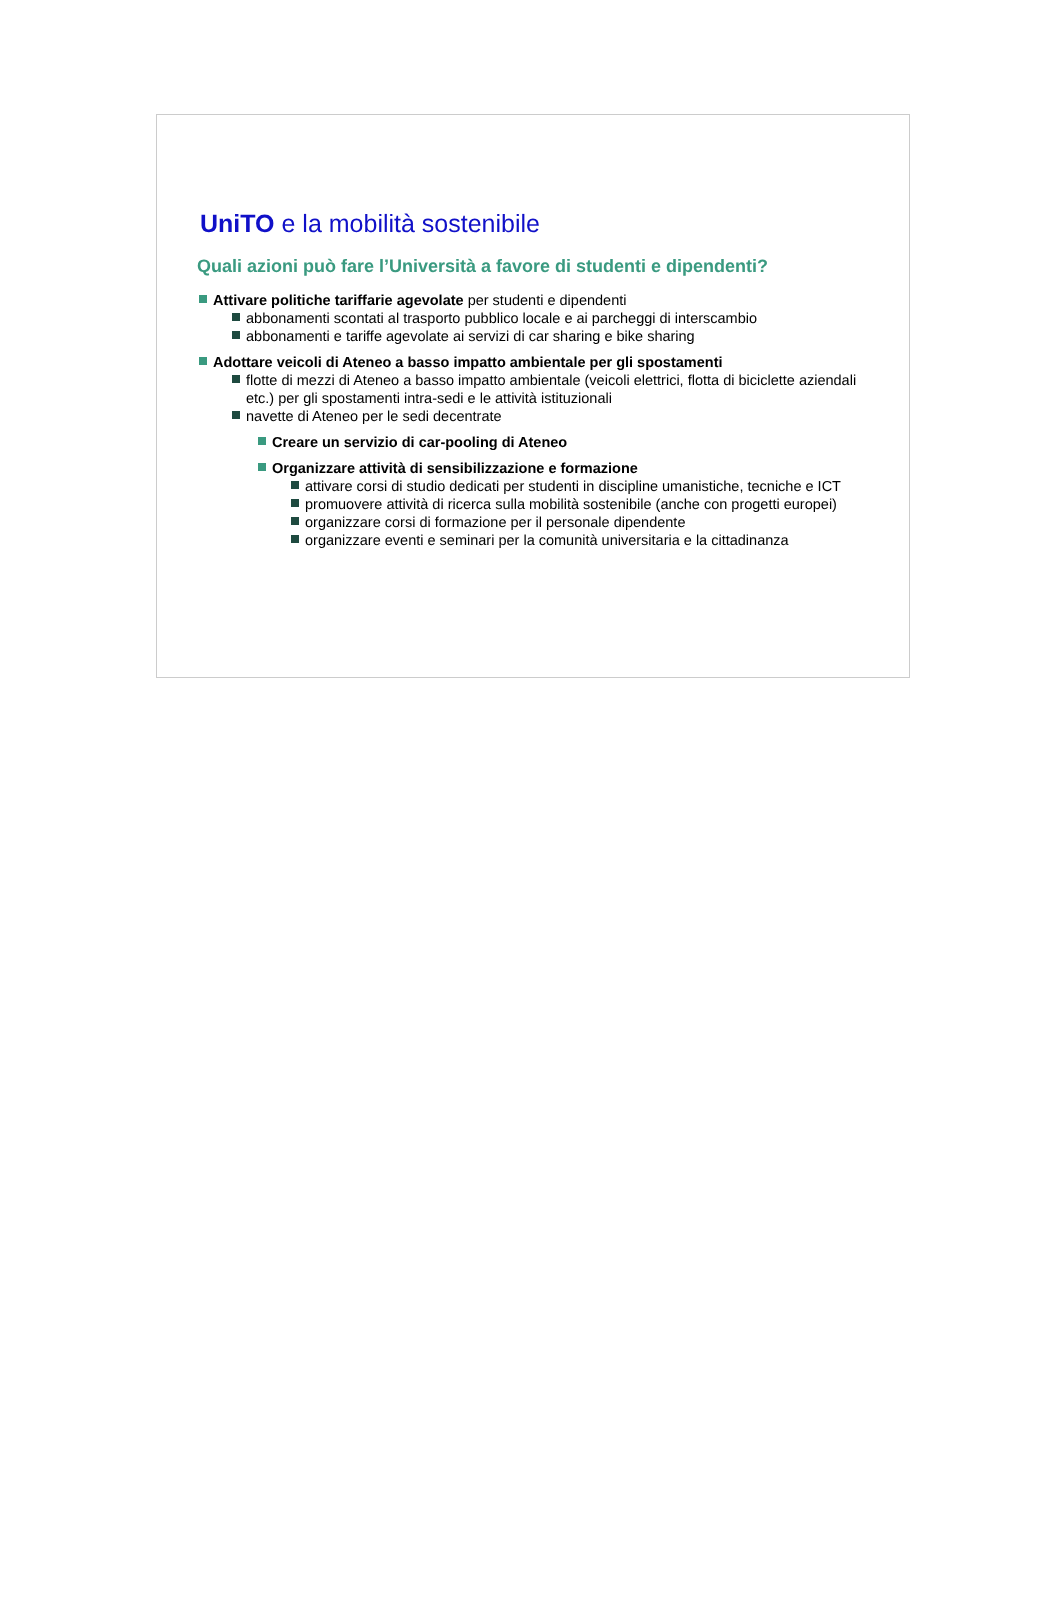UniTO e la mobilità sostenibile
Quali azioni può fare l’Università a favore di studenti e dipendenti?
Attivare politiche tariffarie agevolate per studenti e dipendenti
abbonamenti scontati al trasporto pubblico locale e ai parcheggi di interscambio
abbonamenti e tariffe agevolate ai servizi di car sharing e bike sharing
Adottare veicoli di Ateneo a basso impatto ambientale per gli spostamenti
flotte di mezzi di Ateneo a basso impatto ambientale (veicoli elettrici, flotta di biciclette aziendali etc.) per gli spostamenti intra-sedi e le attività istituzionali
navette di Ateneo per le sedi decentrate
Creare un servizio di car-pooling di Ateneo
Organizzare attività di sensibilizzazione e formazione
attivare corsi di studio dedicati per studenti in discipline umanistiche, tecniche e ICT
promuovere attività di ricerca sulla mobilità sostenibile (anche con progetti europei)
organizzare corsi di formazione per il personale dipendente
organizzare eventi e seminari per la comunità universitaria e la cittadinanza